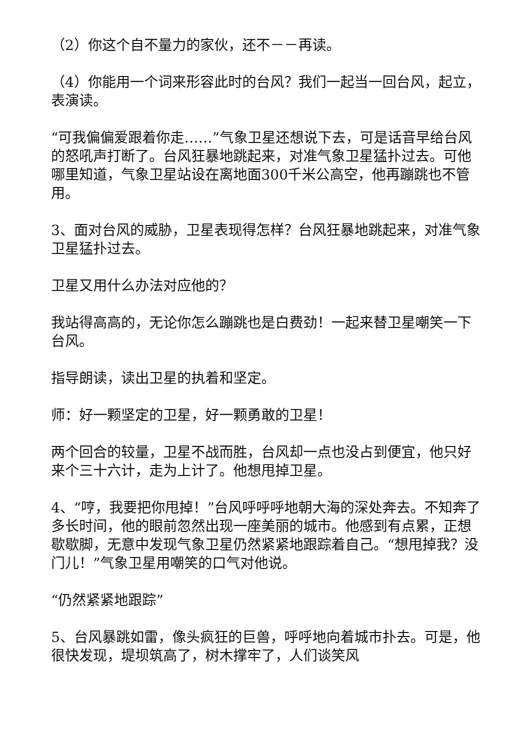（2）你这个自不量力的家伙，还不－－再读。
（4）你能用一个词来形容此时的台风？我们一起当一回台风，起立，表演读。
“可我偏偏爱跟着你走……”气象卫星还想说下去，可是话音早给台风的怒吼声打断了。台风狂暴地跳起来，对准气象卫星猛扑过去。可他哪里知道，气象卫星站设在离地面300千米公高空，他再蹦跳也不管用。
3、面对台风的威胁，卫星表现得怎样？台风狂暴地跳起来，对准气象卫星猛扑过去。
卫星又用什么办法对应他的？
我站得高高的，无论你怎么蹦跳也是白费劲！一起来替卫星嘲笑一下台风。
指导朗读，读出卫星的执着和坚定。
师：好一颗坚定的卫星，好一颗勇敢的卫星！
两个回合的较量，卫星不战而胜，台风却一点也没占到便宜，他只好来个三十六计，走为上计了。他想甩掉卫星。
4、“哼，我要把你甩掉！”台风呼呼呼地朝大海的深处奔去。不知奔了多长时间，他的眼前忽然出现一座美丽的城市。他感到有点累，正想歇歇脚，无意中发现气象卫星仍然紧紧地跟踪着自己。“想甩掉我？没门儿！”气象卫星用嘲笑的口气对他说。
“仍然紧紧地跟踪”
5、台风暴跳如雷，像头疯狂的巨兽，呼呼地向着城市扑去。可是，他很快发现，堤坝筑高了，树木撑牢了，人们谈笑风